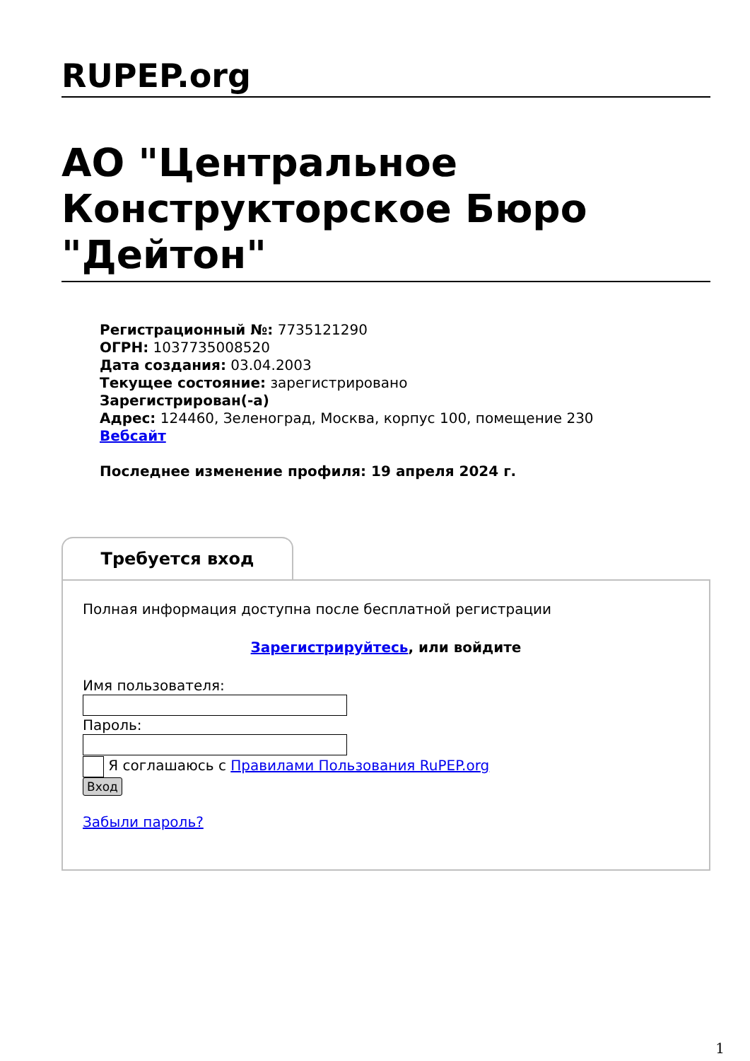RUPEP.org
АО "Центральное Конструкторское Бюро "Дейтон"
Регистрационный №: 7735121290
ОГРН: 1037735008520
Дата создания: 03.04.2003
Текущее состояние: зарегистрировано
Зарегистрирован(-а)
Адрес: 124460, Зеленоград, Москва, корпус 100, помещение 230
Вебсайт
Последнее изменение профиля: 19 апреля 2024 г.
Требуется вход
Полная информация доступна после бесплатной регистрации
Зарегистрируйтесь, или войдите
Имя пользователя:
Пароль:
Я соглашаюсь с Правилами Пользования RuPEP.org
Вход
Забыли пароль?
1